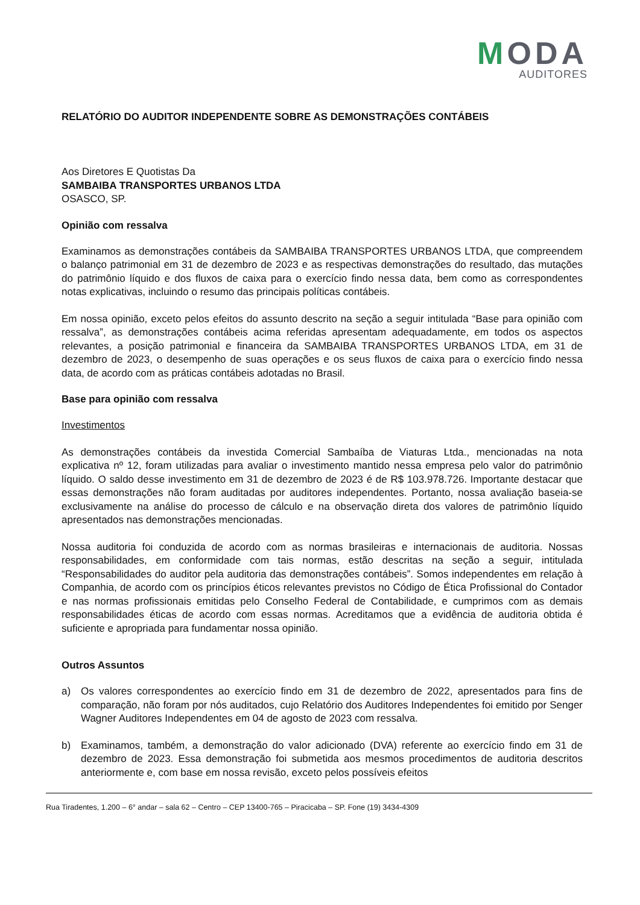MODA
AUDITORES
RELATÓRIO DO AUDITOR INDEPENDENTE SOBRE AS DEMONSTRAÇÕES CONTÁBEIS
Aos Diretores E Quotistas Da
SAMBAIBA TRANSPORTES URBANOS LTDA
OSASCO, SP.
Opinião com ressalva
Examinamos as demonstrações contábeis da SAMBAIBA TRANSPORTES URBANOS LTDA, que compreendem o balanço patrimonial em 31 de dezembro de 2023 e as respectivas demonstrações do resultado, das mutações do patrimônio líquido e dos fluxos de caixa para o exercício findo nessa data, bem como as correspondentes notas explicativas, incluindo o resumo das principais políticas contábeis.
Em nossa opinião, exceto pelos efeitos do assunto descrito na seção a seguir intitulada “Base para opinião com ressalva”, as demonstrações contábeis acima referidas apresentam adequadamente, em todos os aspectos relevantes, a posição patrimonial e financeira da SAMBAIBA TRANSPORTES URBANOS LTDA, em 31 de dezembro de 2023, o desempenho de suas operações e os seus fluxos de caixa para o exercício findo nessa data, de acordo com as práticas contábeis adotadas no Brasil.
Base para opinião com ressalva
Investimentos
As demonstrações contábeis da investida Comercial Sambaíba de Viaturas Ltda., mencionadas na nota explicativa nº 12, foram utilizadas para avaliar o investimento mantido nessa empresa pelo valor do patrimônio líquido. O saldo desse investimento em 31 de dezembro de 2023 é de R$ 103.978.726. Importante destacar que essas demonstrações não foram auditadas por auditores independentes. Portanto, nossa avaliação baseia-se exclusivamente na análise do processo de cálculo e na observação direta dos valores de patrimônio líquido apresentados nas demonstrações mencionadas.
Nossa auditoria foi conduzida de acordo com as normas brasileiras e internacionais de auditoria. Nossas responsabilidades, em conformidade com tais normas, estão descritas na seção a seguir, intitulada “Responsabilidades do auditor pela auditoria das demonstrações contábeis”. Somos independentes em relação à Companhia, de acordo com os princípios éticos relevantes previstos no Código de Ética Profissional do Contador e nas normas profissionais emitidas pelo Conselho Federal de Contabilidade, e cumprimos com as demais responsabilidades éticas de acordo com essas normas. Acreditamos que a evidência de auditoria obtida é suficiente e apropriada para fundamentar nossa opinião.
Outros Assuntos
a) Os valores correspondentes ao exercício findo em 31 de dezembro de 2022, apresentados para fins de comparação, não foram por nós auditados, cujo Relatório dos Auditores Independentes foi emitido por Senger Wagner Auditores Independentes em 04 de agosto de 2023 com ressalva.
b) Examinamos, também, a demonstração do valor adicionado (DVA) referente ao exercício findo em 31 de dezembro de 2023. Essa demonstração foi submetida aos mesmos procedimentos de auditoria descritos anteriormente e, com base em nossa revisão, exceto pelos possíveis efeitos
Rua Tiradentes, 1.200 – 6° andar – sala 62 – Centro – CEP 13400-765 – Piracicaba – SP. Fone (19) 3434-4309